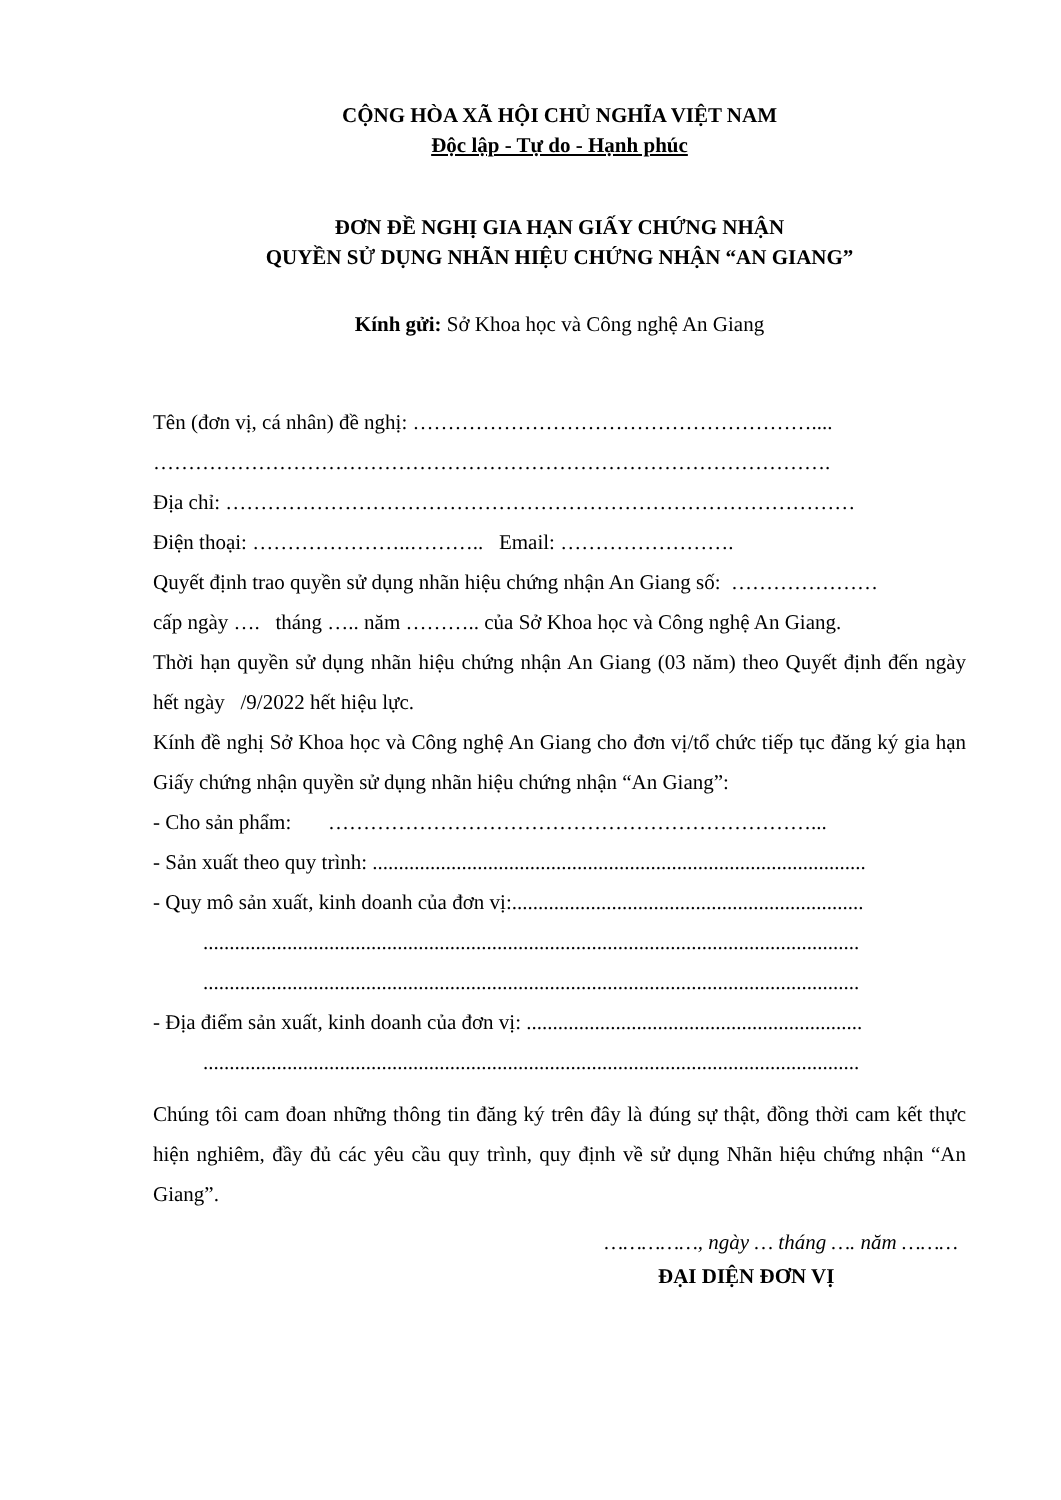CỘNG HÒA XÃ HỘI CHỦ NGHĨA VIỆT NAM
Độc lập - Tự do - Hạnh phúc
ĐƠN ĐỀ NGHỊ GIA HẠN GIẤY CHỨNG NHẬN
QUYỀN SỬ DỤNG NHÃN HIỆU CHỨNG NHẬN “AN GIANG”
Kính gửi: Sở Khoa học và Công nghệ An Giang
Tên (đơn vị, cá nhân) đề nghị: …………………………………………………....
…………………………………………………………………………………….
Địa chỉ: ………………………………………………………………………………
Điện thoại: …………………..……….. Email: …………………….
Quyết định trao quyền sử dụng nhãn hiệu chứng nhận An Giang số: …………………
cấp ngày …. tháng ….. năm ……….. của Sở Khoa học và Công nghệ An Giang.
Thời hạn quyền sử dụng nhãn hiệu chứng nhận An Giang (03 năm) theo Quyết định đến ngày hết ngày /9/2022 hết hiệu lực.
Kính đề nghị Sở Khoa học và Công nghệ An Giang cho đơn vị/tổ chức tiếp tục đăng ký gia hạn Giấy chứng nhận quyền sử dụng nhãn hiệu chứng nhận “An Giang”:
- Cho sản phẩm: ……………………………………………………………...
- Sản xuất theo quy trình: ..............................................................................................
- Quy mô sản xuất, kinh doanh của đơn vị:...................................................................
.............................................................................................................................
.............................................................................................................................
- Địa điểm sản xuất, kinh doanh của đơn vị: ................................................................
.............................................................................................................................
Chúng tôi cam đoan những thông tin đăng ký trên đây là đúng sự thật, đồng thời cam kết thực hiện nghiêm, đầy đủ các yêu cầu quy trình, quy định về sử dụng Nhãn hiệu chứng nhận “An Giang”.
……………, ngày … tháng …. năm ………
ĐẠI DIỆN ĐƠN VỊ